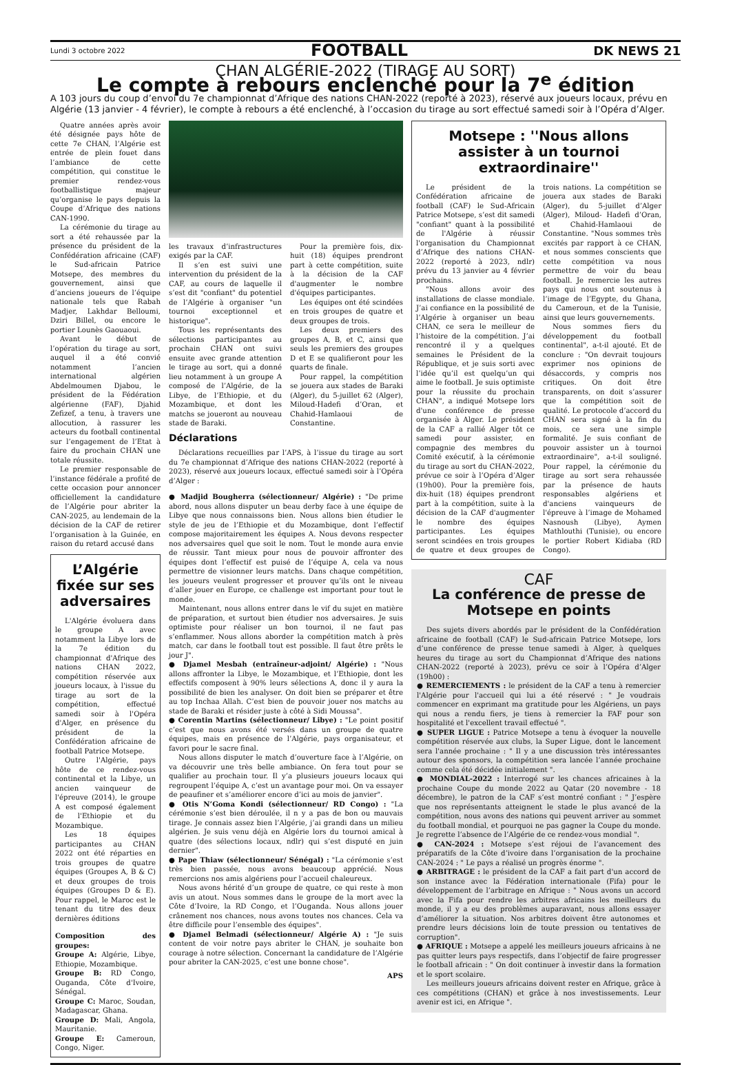Lundi 3 octobre 2022 FOOTBALL DK NEWS 21
CHAN ALGÉRIE-2022 (TIRAGE AU SORT)
Le compte à rebours enclenché pour la 7<sup>e</sup> édition
A 103 jours du coup d’envoi du 7e championnat d’Afrique des nations CHAN-2022 (reporté à 2023), réservé aux joueurs locaux, prévu en Algérie (13 janvier - 4 février), le compte à rebours a été enclenché, à l’occasion du tirage au sort effectué samedi soir à l’Opéra d’Alger.
Quatre années après avoir été désignée pays hôte de cette 7e CHAN, l’Algérie est entrée de plein fouet dans l’ambiance de cette compétition, qui constitue le premier rendez-vous footballistique majeur qu’organise le pays depuis la Coupe d’Afrique des nations CAN-1990.
La cérémonie du tirage au sort a été rehaussée par la présence du président de la Confédération africaine (CAF) le Sud-africain Patrice Motsepe, des membres du gouvernement, ainsi que d’anciens joueurs de l’équipe nationale tels que Rabah Madjer, Lakhdar Belloumi, Dziri Billel, ou encore le portier Lounès Gaouaoui.
Avant le début de l’opération du tirage au sort, auquel il a été convié notamment l’ancien international algérien Abdelmoumen Djabou, le président de la Fédération algérienne (FAF), Djahid Zefizef, a tenu, à travers une allocution, à rassurer les acteurs du football continental sur l’engagement de l’Etat à faire du prochain CHAN une totale réussite.
Le premier responsable de l’instance fédérale a profité de cette occasion pour annoncer officiellement la candidature de l’Algérie pour abriter la CAN-2025, au lendemain de la décision de la CAF de retirer l’organisation à la Guinée, en raison du retard accusé dans
L’Algérie fixée sur ses adversaires
L'Algérie évoluera dans le groupe A avec notamment la Libye lors de la 7e édition du championnat d'Afrique des nations CHAN 2022, compétition réservée aux joueurs locaux, à l'issue du tirage au sort de la compétition, effectué samedi soir à l'Opéra d'Alger, en présence du président de la Confédération africaine de football Patrice Motsepe.
Outre l'Algérie, pays hôte de ce rendez-vous continental et la Libye, un ancien vainqueur de l'épreuve (2014), le groupe A est composé également de l'Ethiopie et du Mozambique.
Les 18 équipes participantes au CHAN 2022 ont été réparties en trois groupes de quatre équipes (Groupes A, B & C) et deux groupes de trois équipes (Groupes D & E). Pour rappel, le Maroc est le tenant du titre des deux dernières éditions
Composition des groupes:
Groupe A: Algérie, Libye, Ethiopie, Mozambique.
Groupe B: RD Congo, Ouganda, Côte d'Ivoire, Sénégal.
Groupe C: Maroc, Soudan, Madagascar, Ghana.
Groupe D: Mali, Angola, Mauritanie.
Groupe E: Cameroun, Congo, Niger.
les travaux d’infrastructures exigés par la CAF.
Il s’en est suivi une intervention du président de la CAF, au cours de laquelle il s’est dit "confiant" du potentiel de l’Algérie à organiser "un tournoi exceptionnel et historique".
Tous les représentants des sélections participantes au prochain CHAN ont suivi ensuite avec grande attention le tirage au sort, qui a donné lieu notamment à un groupe A composé de l’Algérie, de la Libye, de l’Ethiopie, et du Mozambique, et dont les matchs se joueront au nouveau stade de Baraki.
Pour la première fois, dix-huit (18) équipes prendront part à cette compétition, suite à la décision de la CAF d'augmenter le nombre d'équipes participantes.
Les équipes ont été scindées en trois groupes de quatre et deux groupes de trois.
Les deux premiers des groupes A, B, et C, ainsi que seuls les premiers des groupes D et E se qualifieront pour les quarts de finale.
Pour rappel, la compétition se jouera aux stades de Baraki (Alger), du 5-juillet 62 (Alger), Miloud-Hadefi d’Oran, et Chahid-Hamlaoui de Constantine.
Déclarations
Déclarations recueillies par l’APS, à l’issue du tirage au sort du 7e championnat d’Afrique des nations CHAN-2022 (reporté à 2023), réservé aux joueurs locaux, effectué samedi soir à l’Opéra d’Alger :
● Madjid Bougherra (sélectionneur/ Algérie) : "De prime abord, nous allons disputer un beau derby face à une équipe de Libye que nous connaissons bien. Nous allons bien étudier le style de jeu de l’Ethiopie et du Mozambique, dont l’effectif compose majoritairement les équipes A. Nous devons respecter nos adversaires quel que soit le nom. Tout le monde aura envie de réussir. Tant mieux pour nous de pouvoir affronter des équipes dont l’effectif est puisé de l’équipe A, cela va nous permettre de visionner leurs matchs. Dans chaque compétition, les joueurs veulent progresser et prouver qu’ils ont le niveau d’aller jouer en Europe, ce challenge est important pour tout le monde.
Maintenant, nous allons entrer dans le vif du sujet en matière de préparation, et surtout bien étudier nos adversaires. Je suis optimiste pour réaliser un bon tournoi, il ne faut pas s’enflammer. Nous allons aborder la compétition match à près match, car dans le football tout est possible. Il faut être prêts le jour J".
● Djamel Mesbah (entraîneur-adjoint/ Algérie) : "Nous allons affronter la Libye, le Mozambique, et l’Ethiopie, dont les effectifs composent à 90% leurs sélections A, donc il y aura la possibilité de bien les analyser. On doit bien se préparer et être au top Inchaa Allah. C’est bien de pouvoir jouer nos matchs au stade de Baraki et résider juste à côté à Sidi Moussa".
● Corentin Martins (sélectionneur/ Libye) : "Le point positif c’est que nous avons été versés dans un groupe de quatre équipes, mais en présence de l’Algérie, pays organisateur, et favori pour le sacre final.
Nous allons disputer le match d’ouverture face à l’Algérie, on va découvrir une très belle ambiance. On fera tout pour se qualifier au prochain tour. Il y’a plusieurs joueurs locaux qui regroupent l’équipe A, c’est un avantage pour moi. On va essayer de peaufiner et s’améliorer encore d’ici au mois de janvier".
● Otis N’Goma Kondi (sélectionneur/ RD Congo) : "La cérémonie s’est bien déroulée, il n y a pas de bon ou mauvais tirage. Je connais assez bien l’Algérie, j’ai grandi dans un milieu algérien. Je suis venu déjà en Algérie lors du tournoi amical à quatre (des sélections locaux, ndlr) qui s’est disputé en juin dernier".
● Pape Thiaw (sélectionneur/ Sénégal) : "La cérémonie s’est très bien passée, nous avons beaucoup apprécié. Nous remercions nos amis algériens pour l’accueil chaleureux.
Nous avons hérité d’un groupe de quatre, ce qui reste à mon avis un atout. Nous sommes dans le groupe de la mort avec la Côte d’Ivoire, la RD Congo, et l’Ouganda. Nous allons jouer crânement nos chances, nous avons toutes nos chances. Cela va être difficile pour l’ensemble des équipes".
● Djamel Belmadi (sélectionneur/ Algérie A) : "Je suis content de voir notre pays abriter le CHAN, je souhaite bon courage à notre sélection. Concernant la candidature de l’Algérie pour abriter la CAN-2025, c’est une bonne chose".
APS
Motsepe : ''Nous allons assister à un tournoi extraordinaire''
Le président de la Confédération africaine de football (CAF) le Sud-Africain Patrice Motsepe, s’est dit samedi "confiant" quant à la possibilité de l'Algérie à réussir l'organisation du Championnat d’Afrique des nations CHAN-2022 (reporté à 2023, ndlr) prévu du 13 janvier au 4 février prochains.
"Nous allons avoir des installations de classe mondiale. J’ai confiance en la possibilité de l’Algérie à organiser un beau CHAN, ce sera le meilleur de l’histoire de la compétition. J’ai rencontré il y a quelques semaines le Président de la République, et je suis sorti avec l’idée qu’il est quelqu’un qui aime le football. Je suis optimiste pour la réussite du prochain CHAN", a indiqué Motsepe lors d'une conférence de presse organisée à Alger. Le président de la CAF a rallié Alger tôt ce samedi pour assister, en compagnie des membres du Comité exécutif, à la cérémonie du tirage au sort du CHAN-2022, prévue ce soir à l’Opéra d’Alger (19h00). Pour la première fois, dix-huit (18) équipes prendront part à la compétition, suite à la décision de la CAF d'augmenter le nombre des équipes participantes. Les équipes seront scindées en trois groupes de quatre et deux groupes de trois nations. La compétition se jouera aux stades de Baraki (Alger), du 5-juillet d’Alger (Alger), Miloud- Hadefi d’Oran, et Chahid-Hamlaoui de Constantine. "Nous sommes très excités par rapport à ce CHAN, et nous sommes conscients que cette compétition va nous permettre de voir du beau football. Je remercie les autres pays qui nous ont soutenus à l’image de l’Egypte, du Ghana, du Cameroun, et de la Tunisie, ainsi que leurs gouvernements.
Nous sommes fiers du développement du football continental", a-t-il ajouté. Et de conclure : "On devrait toujours exprimer nos opinions de désaccords, y compris nos critiques. On doit être transparents, on doit s’assurer que la compétition soit de qualité. Le protocole d’accord du CHAN sera signé à la fin du mois, ce sera une simple formalité. Je suis confiant de pouvoir assister un à tournoi extraordinaire", a-t-il souligné. Pour rappel, la cérémonie du tirage au sort sera rehaussée par la présence de hauts responsables algériens et d'anciens vainqueurs de l'épreuve à l’image de Mohamed Nasnoush (Libye), Aymen Mathlouthi (Tunisie), ou encore le portier Robert Kidiaba (RD Congo).
CAF
La conférence de presse de Motsepe en points
Des sujets divers abordés par le président de la Confédération africaine de football (CAF) le Sud-africain Patrice Motsepe, lors d’une conférence de presse tenue samedi à Alger, à quelques heures du tirage au sort du Championnat d’Afrique des nations CHAN-2022 (reporté à 2023), prévu ce soir à l’Opéra d’Alger (19h00) :
● REMERCIEMENTS : le président de la CAF a tenu à remercier l'Algérie pour l'accueil qui lui a été réservé : " Je voudrais commencer en exprimant ma gratitude pour les Algériens, un pays qui nous a rendu fiers, je tiens à remercier la FAF pour son hospitalité et l'excellent travail effectué ".
● SUPER LIGUE : Patrice Motsepe a tenu à évoquer la nouvelle compétition réservée aux clubs, la Super Ligue, dont le lancement sera l'année prochaine : " Il y a une discussion très intéressantes autour des sponsors, la compétition sera lancée l’année prochaine comme cela été décidée initialement ".
● MONDIAL-2022 : Interrogé sur les chances africaines à la prochaine Coupe du monde 2022 au Qatar (20 novembre - 18 décembre), le patron de la CAF s’est montré confiant : " J’espère que nos représentants atteignent le stade le plus avancé de la compétition, nous avons des nations qui peuvent arriver au sommet du football mondial, et pourquoi ne pas gagner la Coupe du monde. Je regrette l’absence de l’Algérie de ce rendez-vous mondial ".
● CAN-2024 : Motsepe s’est réjoui de l’avancement des préparatifs de la Côte d’ivoire dans l’organisation de la prochaine CAN-2024 : " Le pays a réalisé un progrès énorme ".
● ARBITRAGE : le président de la CAF a fait part d'un accord de son instance avec la Fédération internationale (Fifa) pour le développement de l’arbitrage en Afrique : " Nous avons un accord avec la Fifa pour rendre les arbitres africains les meilleurs du monde, il y a eu des problèmes auparavant, nous allons essayer d’améliorer la situation. Nos arbitres doivent être autonomes et prendre leurs décisions loin de toute pression ou tentatives de corruption".
● AFRIQUE : Motsepe a appelé les meilleurs joueurs africains à ne pas quitter leurs pays respectifs, dans l’objectif de faire progresser le football africain : " On doit continuer à investir dans la formation et le sport scolaire.
Les meilleurs joueurs africains doivent rester en Afrique, grâce à ces compétitions (CHAN) et grâce à nos investissements. Leur avenir est ici, en Afrique ".